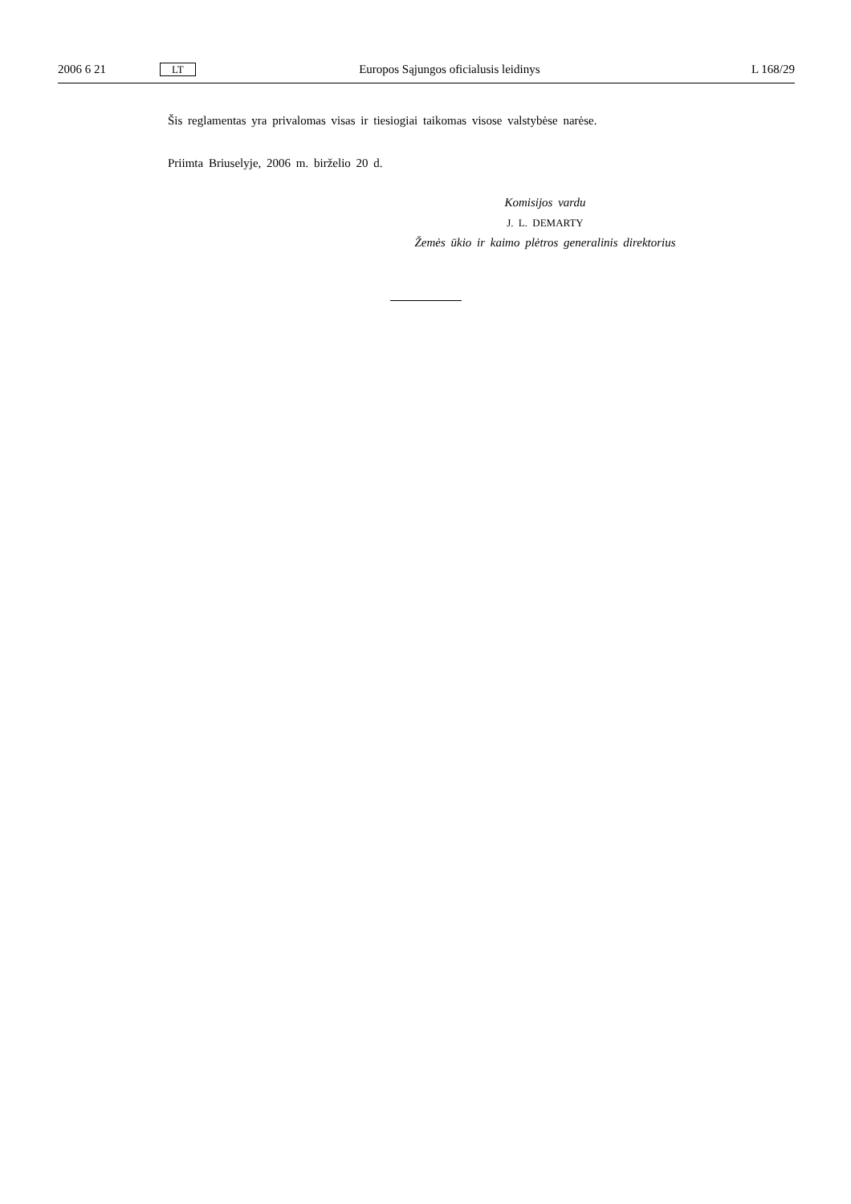2006 6 21 LT Europos Sąjungos oficialusis leidinys L 168/29
Šis reglamentas yra privalomas visas ir tiesiogiai taikomas visose valstybėse narėse.
Priimta Briuselyje, 2006 m. birželio 20 d.
Komisijos vardu
J. L. DEMARTY
Žemės ūkio ir kaimo plėtros generalinis direktorius